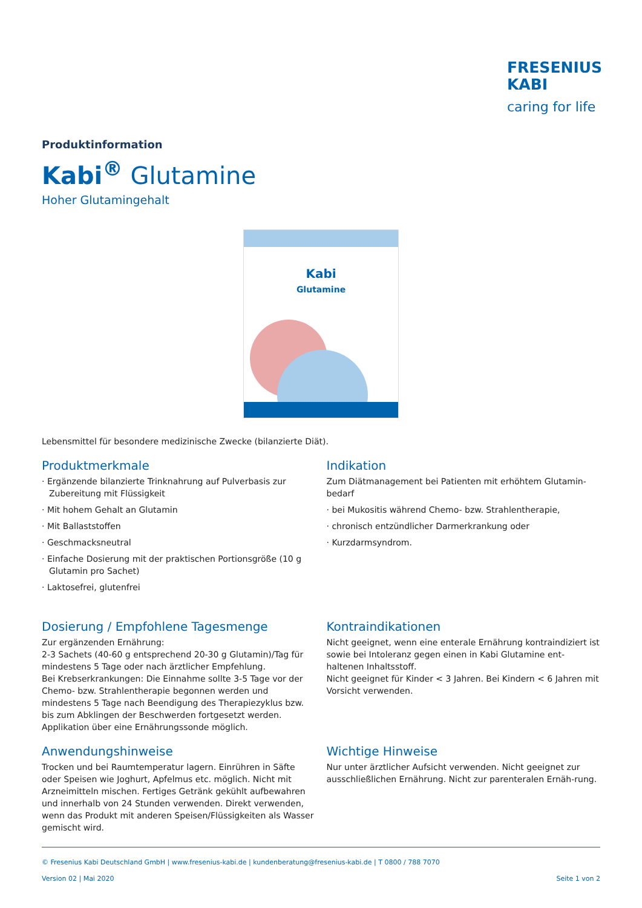FRESENIUS
KABI
caring for life
Produktinformation
Kabi<sup>®</sup> Glutamine
Hoher Glutamingehalt
Kabi
Glutamine
Lebensmittel für besondere medizinische Zwecke (bilanzierte Diät).
Produktmerkmale
· Ergänzende bilanzierte Trinknahrung auf Pulverbasis zur Zubereitung mit Flüssigkeit
· Mit hohem Gehalt an Glutamin
· Mit Ballaststoffen
· Geschmacksneutral
· Einfache Dosierung mit der praktischen Portionsgröße (10 g Glutamin pro Sachet)
· Laktosefrei, glutenfrei
Indikation
Zum Diätmanagement bei Patienten mit erhöhtem Glutamin-bedarf
· bei Mukositis während Chemo- bzw. Strahlentherapie,
· chronisch entzündlicher Darmerkrankung oder
· Kurzdarmsyndrom.
Dosierung / Empfohlene Tagesmenge
Zur ergänzenden Ernährung:
2-3 Sachets (40-60 g entsprechend 20-30 g Glutamin)/Tag für mindestens 5 Tage oder nach ärztlicher Empfehlung.
Bei Krebserkrankungen: Die Einnahme sollte 3-5 Tage vor der Chemo- bzw. Strahlentherapie begonnen werden und mindestens 5 Tage nach Beendigung des Therapiezyklus bzw. bis zum Abklingen der Beschwerden fortgesetzt werden.
Applikation über eine Ernährungssonde möglich.
Kontraindikationen
Nicht geeignet, wenn eine enterale Ernährung kontraindiziert ist sowie bei Intoleranz gegen einen in Kabi Glutamine ent-haltenen Inhaltsstoff.
Nicht geeignet für Kinder < 3 Jahren. Bei Kindern < 6 Jahren mit Vorsicht verwenden.
Anwendungshinweise
Trocken und bei Raumtemperatur lagern. Einrühren in Säfte oder Speisen wie Joghurt, Apfelmus etc. möglich. Nicht mit Arzneimitteln mischen. Fertiges Getränk gekühlt aufbewahren und innerhalb von 24 Stunden verwenden. Direkt verwenden, wenn das Produkt mit anderen Speisen/Flüssigkeiten als Wasser gemischt wird.
Wichtige Hinweise
Nur unter ärztlicher Aufsicht verwenden. Nicht geeignet zur ausschließlichen Ernährung. Nicht zur parenteralen Ernäh-rung.
© Fresenius Kabi Deutschland GmbH | www.fresenius-kabi.de | kundenberatung@fresenius-kabi.de | T 0800 / 788 7070
Version 02 | Mai 2020 Seite 1 von 2